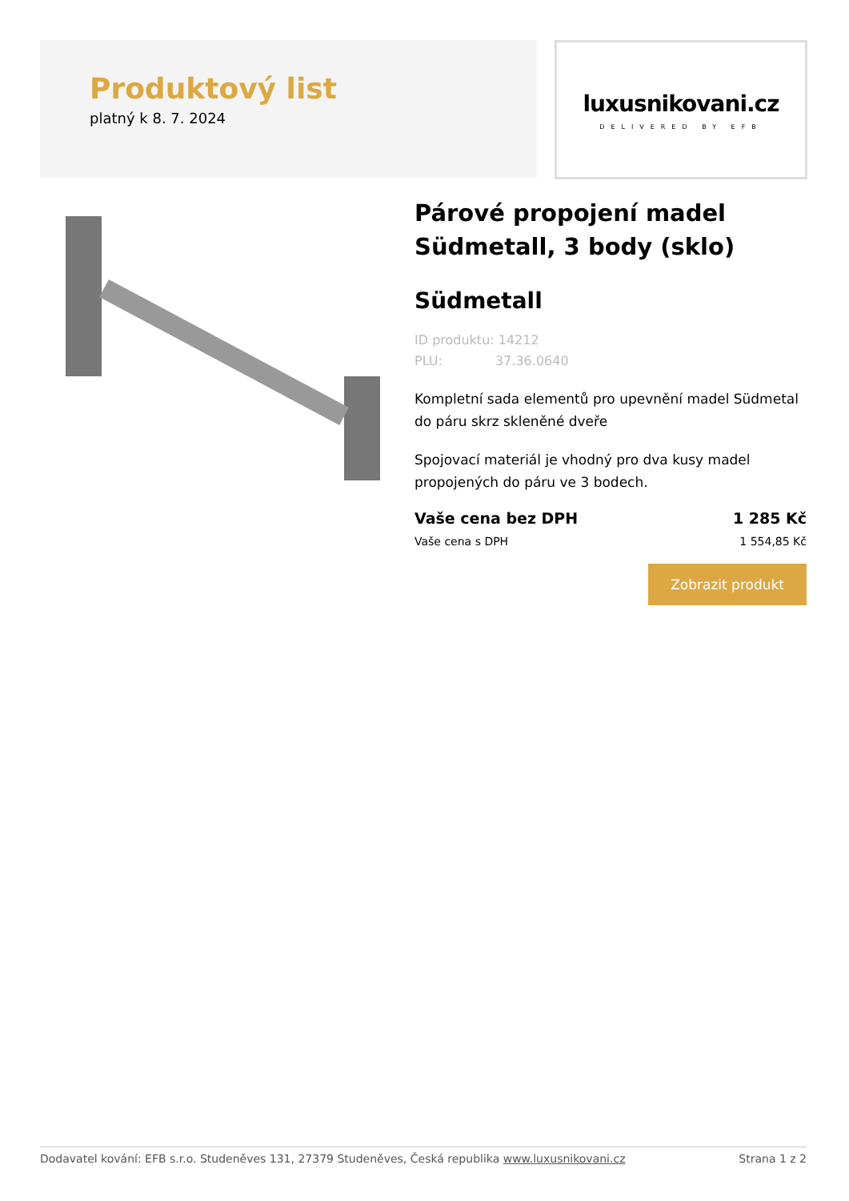Produktový list
platný k 8. 7. 2024
luxusnikovani.cz
DELIVERED BY EFB
Párové propojení madel Südmetall, 3 body (sklo)
Südmetall
ID produktu: 14212
PLU: 37.36.0640
Kompletní sada elementů pro upevnění madel Südmetal do páru skrz skleněné dveře
Spojovací materiál je vhodný pro dva kusy madel propojených do páru ve 3 bodech.
Vaše cena bez DPH 1 285 Kč
Vaše cena s DPH 1 554,85 Kč
Zobrazit produkt
Dodavatel kování: EFB s.r.o. Studeněves 131, 27379 Studeněves, Česká republika www.luxusnikovani.cz Strana 1 z 2